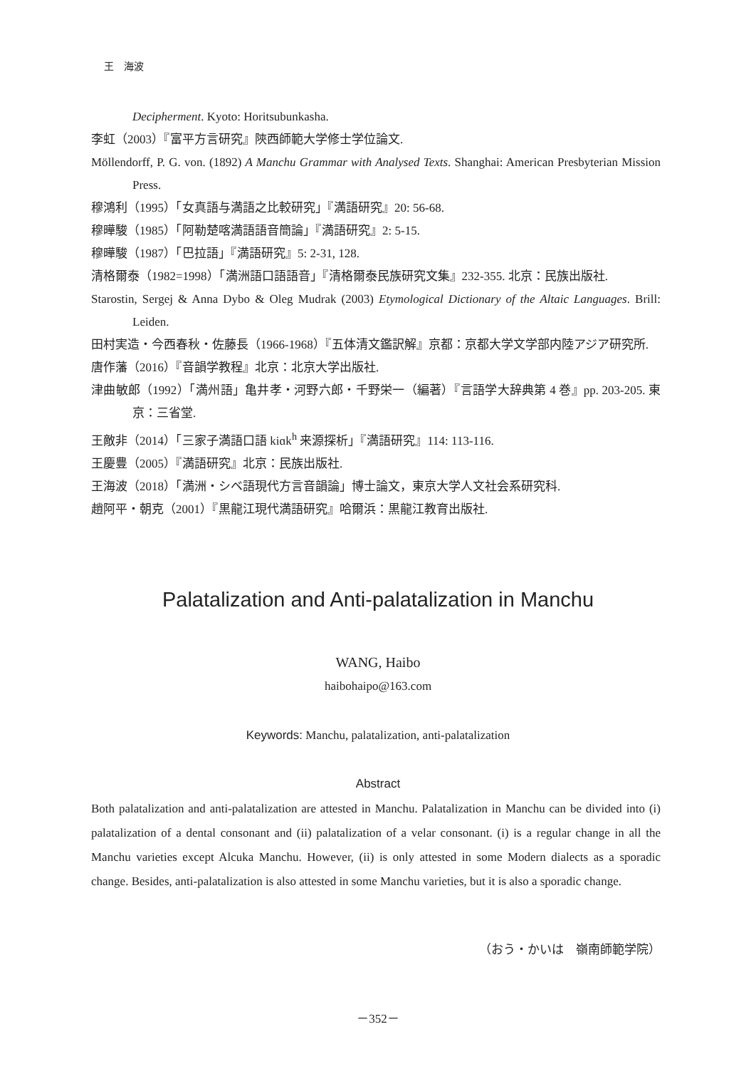王　海波
Decipherment. Kyoto: Horitsubunkasha.
李虹（2003）『富平方言研究』陝西師範大学修士学位論文.
Möllendorff, P. G. von. (1892) A Manchu Grammar with Analysed Texts. Shanghai: American Presbyterian Mission Press.
穆鴻利（1995）「女真語与満語之比較研究」『満語研究』20: 56-68.
穆曄駿（1985）「阿勒楚喀満語語音簡論」『満語研究』2: 5-15.
穆曄駿（1987）「巴拉語」『満語研究』5: 2-31, 128.
清格爾泰（1982=1998）「満洲語口語語音」『清格爾泰民族研究文集』232-355. 北京：民族出版社.
Starostin, Sergej & Anna Dybo & Oleg Mudrak (2003) Etymological Dictionary of the Altaic Languages. Brill: Leiden.
田村実造・今西春秋・佐藤長（1966-1968）『五体清文鑑訳解』京都：京都大学文学部内陸アジア研究所.
唐作藩（2016）『音韻学教程』北京：北京大学出版社.
津曲敏郎（1992）「満州語」亀井孝・河野六郎・千野栄一（編著）『言語学大辞典第 4 巻』pp. 203-205. 東京：三省堂.
王敵非（2014）「三家子満語口語 kiɑk<sup>h</sup> 来源探析」『満語研究』114: 113-116.
王慶豊（2005）『満語研究』北京：民族出版社.
王海波（2018）「満洲・シベ語現代方言音韻論」博士論文，東京大学人文社会系研究科.
趙阿平・朝克（2001）『黒龍江現代満語研究』哈爾浜：黒龍江教育出版社.
Palatalization and Anti-palatalization in Manchu
WANG, Haibo
haibohaipo@163.com
Keywords: Manchu, palatalization, anti-palatalization
Abstract
Both palatalization and anti-palatalization are attested in Manchu. Palatalization in Manchu can be divided into (i) palatalization of a dental consonant and (ii) palatalization of a velar consonant. (i) is a regular change in all the Manchu varieties except Alcuka Manchu. However, (ii) is only attested in some Modern dialects as a sporadic change. Besides, anti-palatalization is also attested in some Manchu varieties, but it is also a sporadic change.
（おう・かいは　嶺南師範学院）
－352－